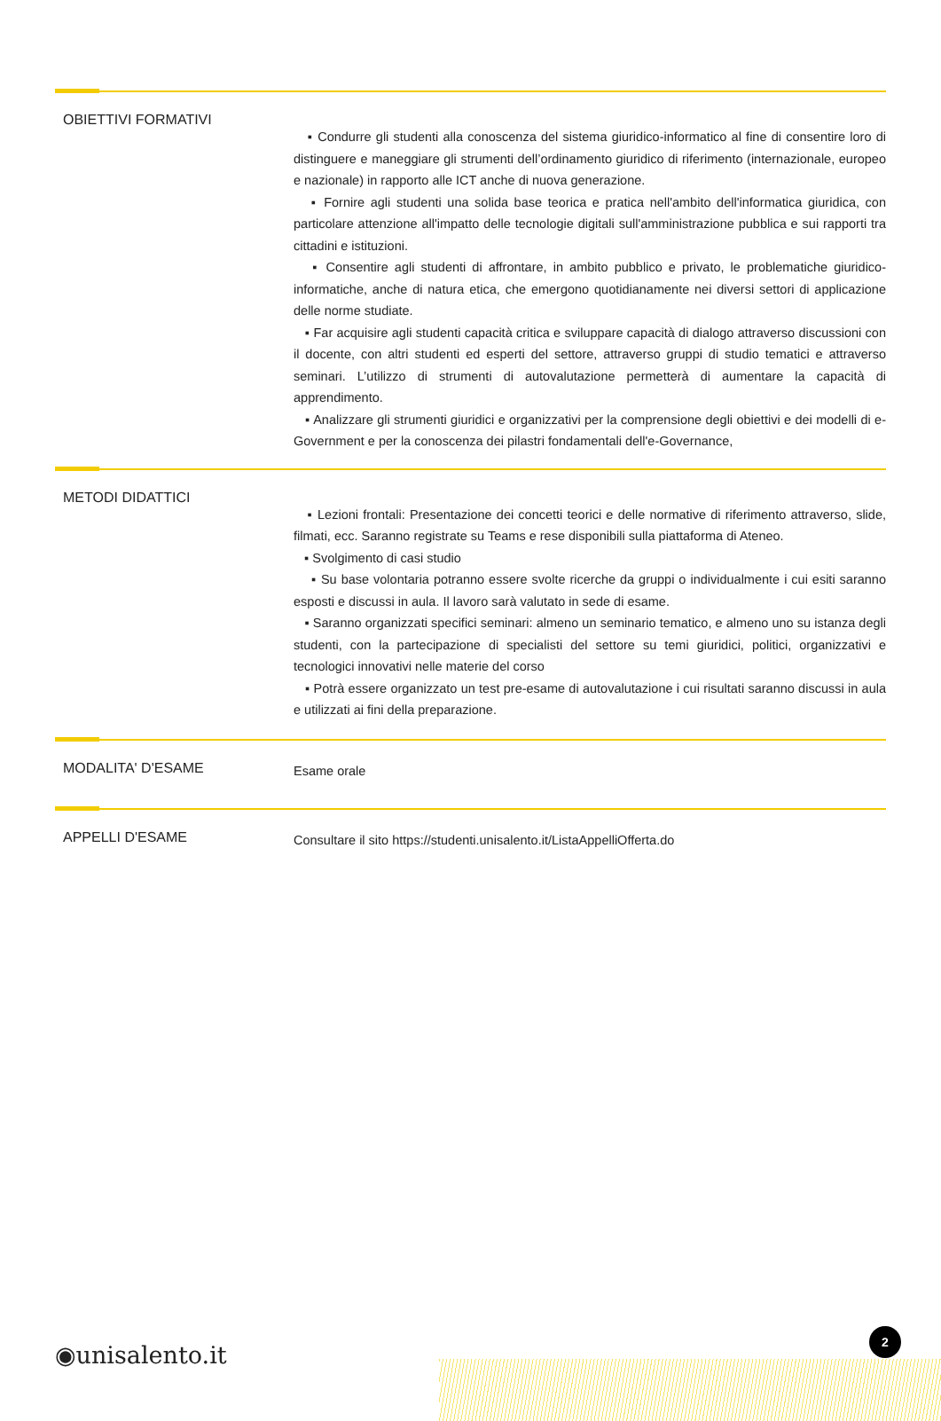OBIETTIVI FORMATIVI
▪ Condurre gli studenti alla conoscenza del sistema giuridico-informatico al fine di consentire loro di distinguere e maneggiare gli strumenti dell’ordinamento giuridico di riferimento (internazionale, europeo e nazionale) in rapporto alle ICT anche di nuova generazione.
▪ Fornire agli studenti una solida base teorica e pratica nell'ambito dell'informatica giuridica, con particolare attenzione all'impatto delle tecnologie digitali sull'amministrazione pubblica e sui rapporti tra cittadini e istituzioni.
▪ Consentire agli studenti di affrontare, in ambito pubblico e privato, le problematiche giuridico-informatiche, anche di natura etica, che emergono quotidianamente nei diversi settori di applicazione delle norme studiate.
▪ Far acquisire agli studenti capacità critica e sviluppare capacità di dialogo attraverso discussioni con il docente, con altri studenti ed esperti del settore, attraverso gruppi di studio tematici e attraverso seminari. L’utilizzo di strumenti di autovalutazione permetterà di aumentare la capacità di apprendimento.
▪ Analizzare gli strumenti giuridici e organizzativi per la comprensione degli obiettivi e dei modelli di e-Government e per la conoscenza dei pilastri fondamentali dell'e-Governance,
METODI DIDATTICI
▪ Lezioni frontali: Presentazione dei concetti teorici e delle normative di riferimento attraverso, slide, filmati, ecc. Saranno registrate su Teams e rese disponibili sulla piattaforma di Ateneo.
▪ Svolgimento di casi studio
▪ Su base volontaria potranno essere svolte ricerche da gruppi o individualmente i cui esiti saranno esposti e discussi in aula. Il lavoro sarà valutato in sede di esame.
▪ Saranno organizzati specifici seminari: almeno un seminario tematico, e almeno uno su istanza degli studenti, con la partecipazione di specialisti del settore su temi giuridici, politici, organizzativi e tecnologici innovativi nelle materie del corso
▪ Potrà essere organizzato un test pre-esame di autovalutazione i cui risultati saranno discussi in aula e utilizzati ai fini della preparazione.
MODALITA' D'ESAME
Esame orale
APPELLI D'ESAME
Consultare il sito https://studenti.unisalento.it/ListaAppelliOfferta.do
◉unisalento.it
2